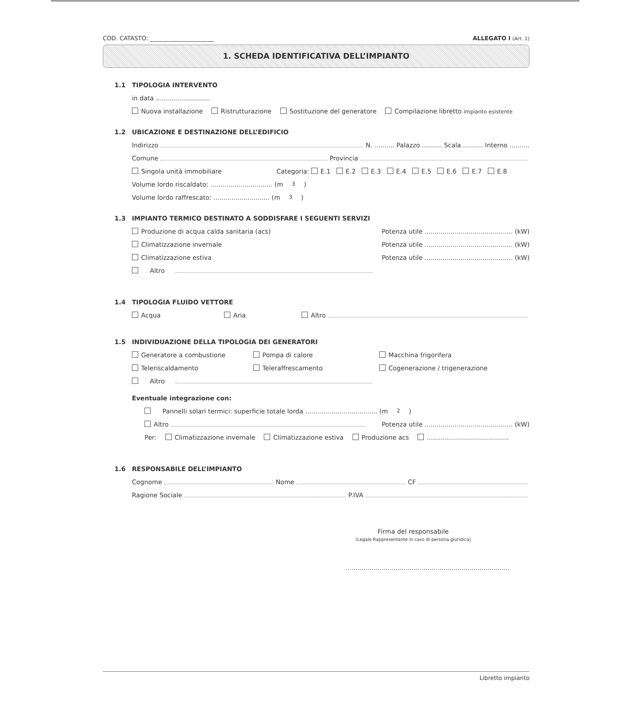COD. CATASTO: ______________________ ALLEGATO I (Art. 1)
1. SCHEDA IDENTIFICATIVA DELL’IMPIANTO
1.1 TIPOLOGIA INTERVENTO
in data ...........................
Nuova installazione Ristrutturazione Sostituzione del generatore Compilazione libretto impianto esistente
1.2 UBICAZIONE E DESTINAZIONE DELL’EDIFICIO
Indirizzo N. .......... Palazzo .......... Scala .......... Interno ..........
Comune Provincia
Singola unità immobiliare Categoria: E.1 E.2 E.3 E.4 E.5 E.6 E.7 E.8
Volume lordo riscaldato: ............................... (m<sup>3</sup>)
Volume lordo raffrescato: ............................ (m<sup>3</sup>)
1.3 IMPIANTO TERMICO DESTINATO A SODDISFARE I SEGUENTI SERVIZI
Produzione di acqua calda sanitaria (acs) Potenza utile ............................................ (kW)
Climatizzazione invernale Potenza utile ............................................ (kW)
Climatizzazione estiva Potenza utile ............................................ (kW)
Altro
1.4 TIPOLOGIA FLUIDO VETTORE
Acqua Aria Altro
1.5 INDIVIDUAZIONE DELLA TIPOLOGIA DEI GENERATORI
Generatore a combustione Pompa di calore Macchina frigorifera
Teleriscaldamento Teleraffrescamento Cogenerazione / trigenerazione
Altro
Eventuale integrazione con:
Pannelli solari termici: superficie totale lorda .................................... (m<sup>2</sup>)
Altro Potenza utile ............................................ (kW)
Per: Climatizzazione invernale Climatizzazione estiva Produzione acs .........................................
1.6 RESPONSABILE DELL’IMPIANTO
Cognome Nome CF
Ragione Sociale P.IVA
Firma del responsabile
(Legale Rappresentante in caso di persona giuridica)
..................................................................................
Libretto impianto